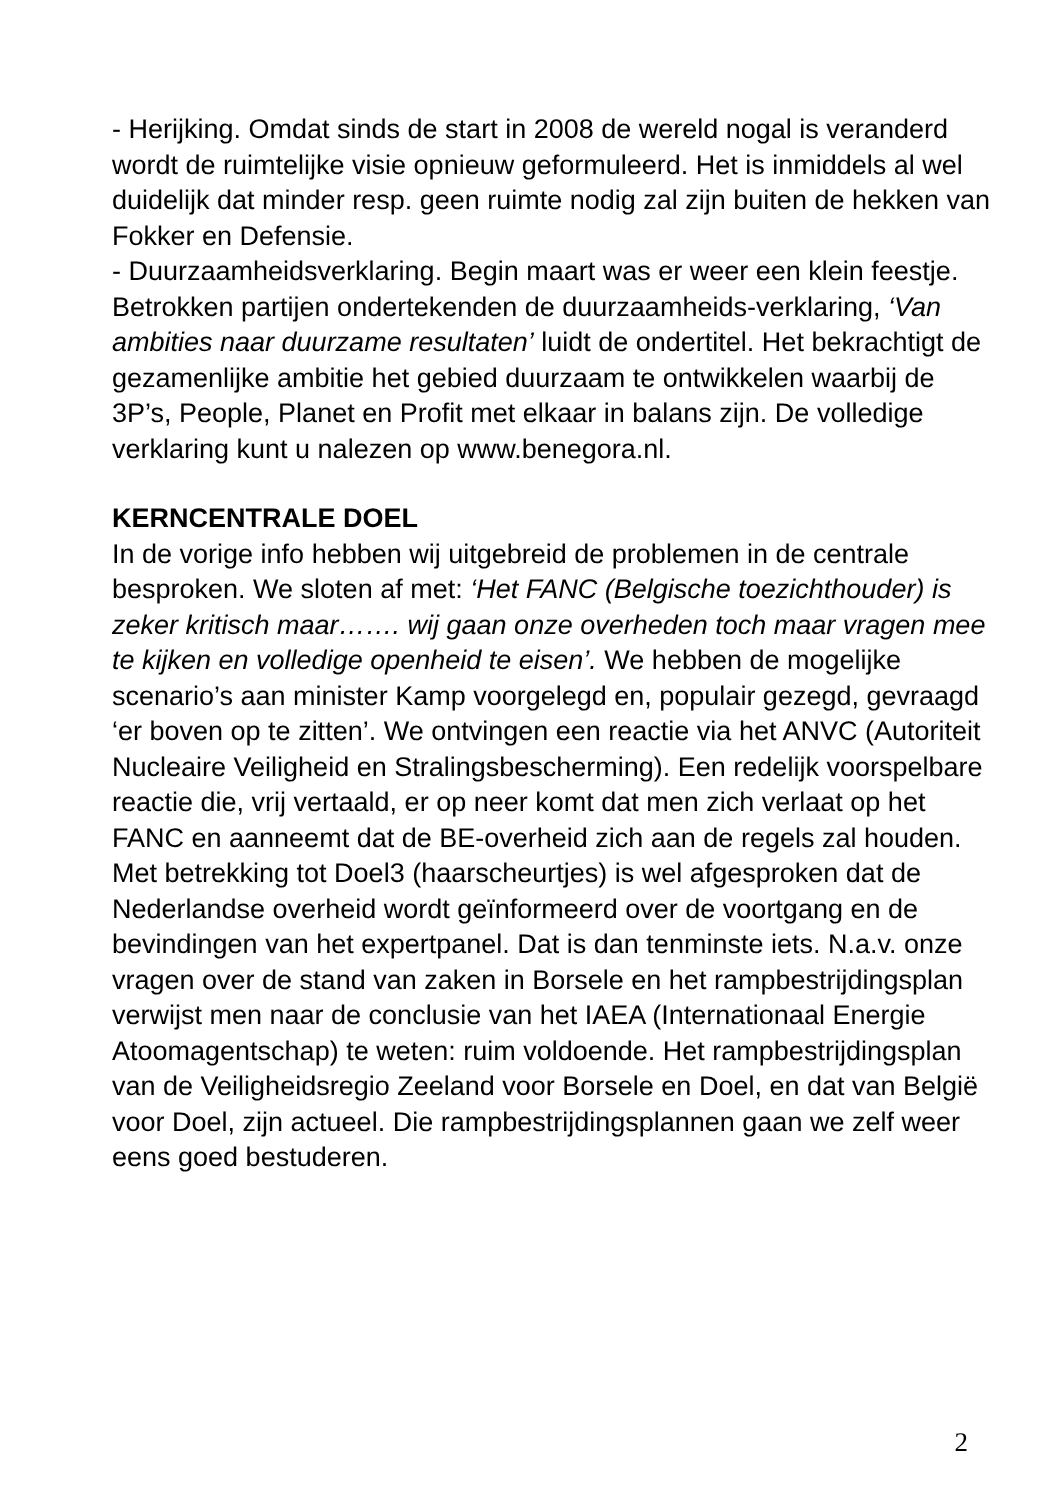- Herijking. Omdat sinds de start in 2008 de wereld nogal is veranderd wordt de ruimtelijke visie opnieuw geformuleerd. Het is inmiddels al wel duidelijk dat minder resp. geen ruimte nodig zal zijn buiten de hekken van Fokker en Defensie.
- Duurzaamheidsverklaring. Begin maart was er weer een klein feestje. Betrokken partijen ondertekenden de duurzaamheids-verklaring, ‘Van ambities naar duurzame resultaten’ luidt de ondertitel. Het bekrachtigt de gezamenlijke ambitie het gebied duurzaam te ontwikkelen waarbij de 3P’s, People, Planet en Profit met elkaar in balans zijn. De volledige verklaring kunt u nalezen op www.benegora.nl.
KERNCENTRALE DOEL
In de vorige info hebben wij uitgebreid de problemen in de centrale besproken. We sloten af met: ‘Het FANC (Belgische toezichthouder) is zeker kritisch maar……. wij gaan onze overheden toch maar vragen mee te kijken en volledige openheid te eisen’. We hebben de mogelijke scenario’s aan minister Kamp voorgelegd en, populair gezegd, gevraagd ‘er boven op te zitten’. We ontvingen een reactie via het ANVC (Autoriteit Nucleaire Veiligheid en Stralingsbescherming). Een redelijk voorspelbare reactie die, vrij vertaald, er op neer komt dat men zich verlaat op het FANC en aanneemt dat de BE-overheid zich aan de regels zal houden. Met betrekking tot Doel3 (haarscheurtjes) is wel afgesproken dat de Nederlandse overheid wordt geïnformeerd over de voortgang en de bevindingen van het expertpanel. Dat is dan tenminste iets. N.a.v. onze vragen over de stand van zaken in Borsele en het rampbestrijdingsplan verwijst men naar de conclusie van het IAEA (Internationaal Energie Atoomagentschap) te weten: ruim voldoende. Het rampbestrijdingsplan van de Veiligheidsregio Zeeland voor Borsele en Doel, en dat van België voor Doel, zijn actueel. Die rampbestrijdingsplannen gaan we zelf weer eens goed bestuderen.
2